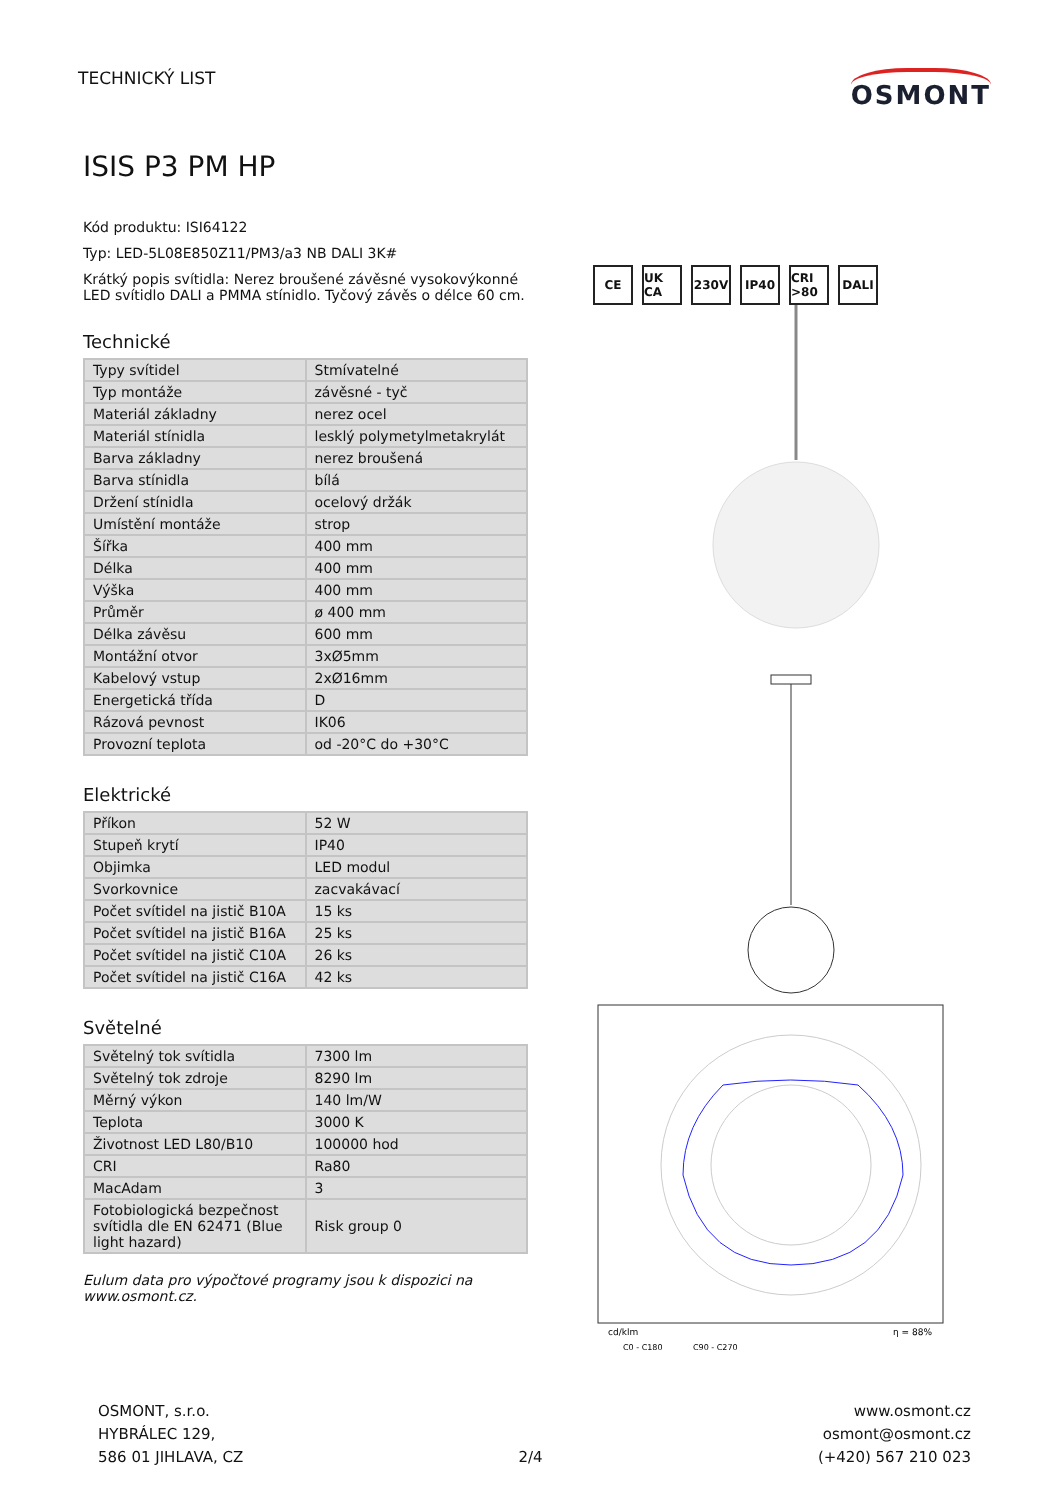TECHNICKÝ LIST
OSMONT
ISIS P3 PM HP
Kód produktu: ISI64122
Typ: LED-5L08E850Z11/PM3/a3 NB DALI 3K#
Krátký popis svítidla: Nerez broušené závěsné vysokovýkonné LED svítidlo DALI a PMMA stínidlo. Tyčový závěs o délce 60 cm.
Technické
| Typy svítidel | Stmívatelné |
| Typ montáže | závěsné - tyč |
| Materiál základny | nerez ocel |
| Materiál stínidla | lesklý polymetylmetakrylát |
| Barva základny | nerez broušená |
| Barva stínidla | bílá |
| Držení stínidla | ocelový držák |
| Umístění montáže | strop |
| Šířka | 400 mm |
| Délka | 400 mm |
| Výška | 400 mm |
| Průměr | ø 400 mm |
| Délka závěsu | 600 mm |
| Montážní otvor | 3xØ5mm |
| Kabelový vstup | 2xØ16mm |
| Energetická třída | D |
| Rázová pevnost | IK06 |
| Provozní teplota | od -20°C do +30°C |
Elektrické
| Příkon | 52 W |
| Stupeň krytí | IP40 |
| Objimka | LED modul |
| Svorkovnice | zacvakávací |
| Počet svítidel na jistič B10A | 15 ks |
| Počet svítidel na jistič B16A | 25 ks |
| Počet svítidel na jistič C10A | 26 ks |
| Počet svítidel na jistič C16A | 42 ks |
Světelné
| Světelný tok svítidla | 7300 lm |
| Světelný tok zdroje | 8290 lm |
| Měrný výkon | 140 lm/W |
| Teplota | 3000 K |
| Životnost LED L80/B10 | 100000 hod |
| CRI | Ra80 |
| MacAdam | 3 |
| Fotobiologická bezpečnost svítidla dle EN 62471 (Blue light hazard) | Risk group 0 |
Eulum data pro výpočtové programy jsou k dispozici na www.osmont.cz.
CE UK CA 230V IP40 CRI >80 DALI
cd/klm
η = 88%
C0 - C180
C90 - C270
OSMONT, s.r.o.
HYBRÁLEC 129,
586 01 JIHLAVA, CZ
2/4
www.osmont.cz
osmont@osmont.cz
(+420) 567 210 023